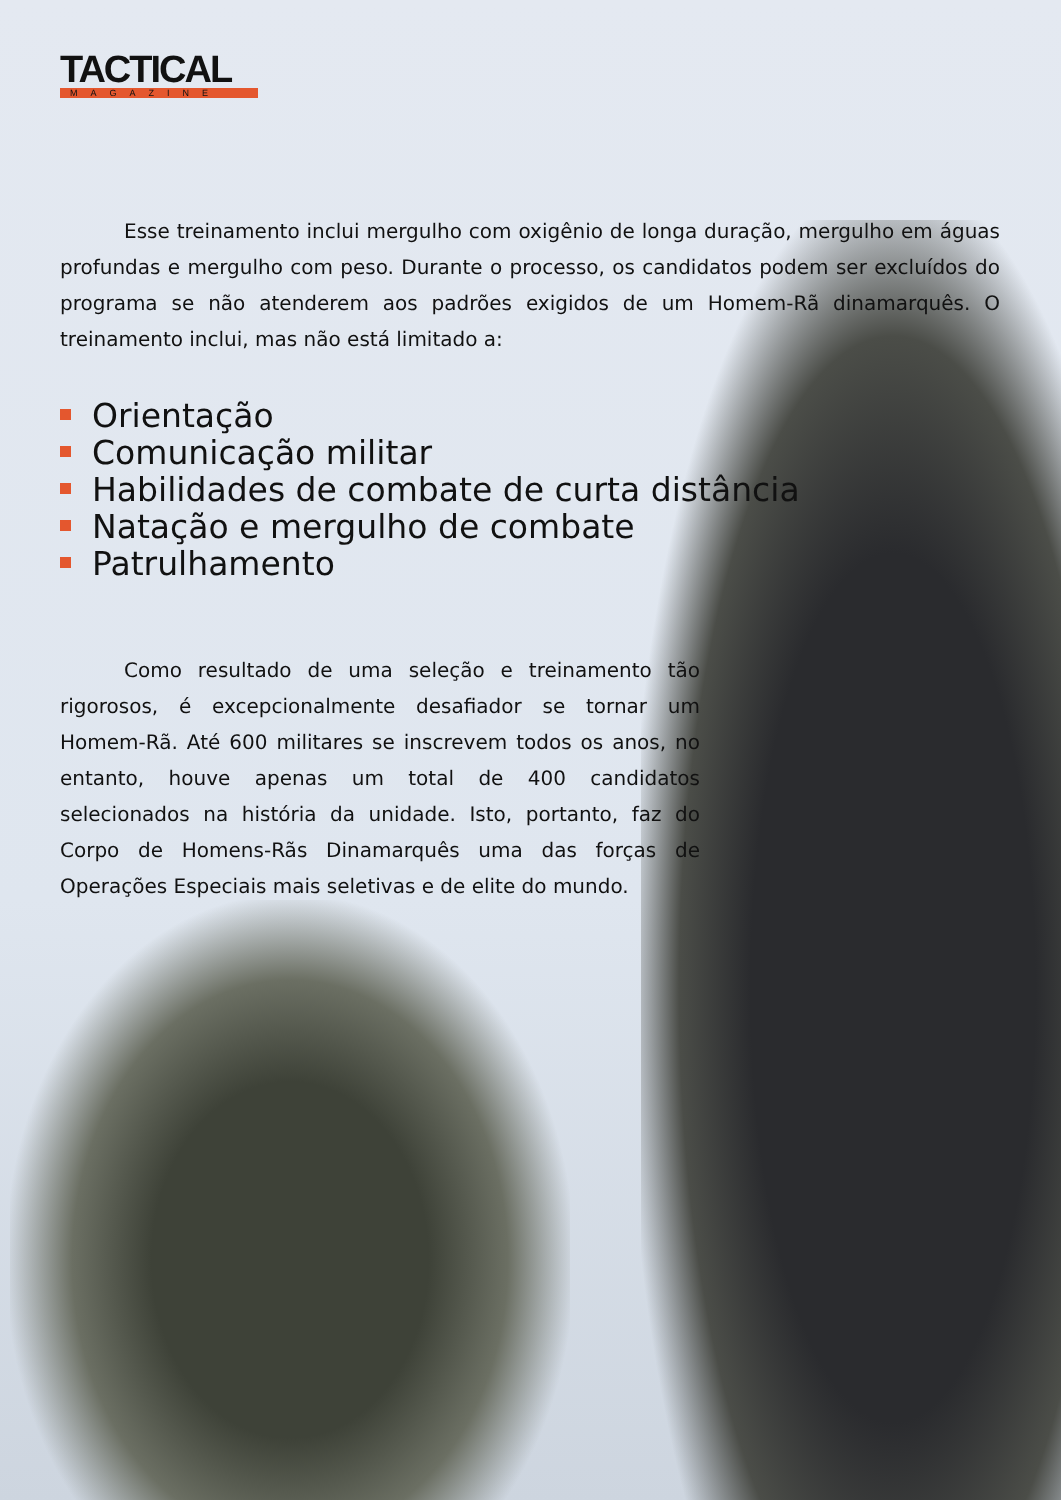TACTICAL
MAGAZINE
Esse treinamento inclui mergulho com oxigênio de longa duração, mergulho em águas profundas e mergulho com peso. Durante o processo, os candidatos podem ser excluídos do programa se não atenderem aos padrões exigidos de um Homem-Rã dinamarquês. O treinamento inclui, mas não está limitado a:
Orientação
Comunicação militar
Habilidades de combate de curta distância
Natação e mergulho de combate
Patrulhamento
Como resultado de uma seleção e treinamento tão rigorosos, é excepcionalmente desafiador se tornar um Homem-Rã. Até 600 militares se inscrevem todos os anos, no entanto, houve apenas um total de 400 candidatos selecionados na história da unidade. Isto, portanto, faz do Corpo de Homens-Rãs Dinamarquês uma das forças de Operações Especiais mais seletivas e de elite do mundo.